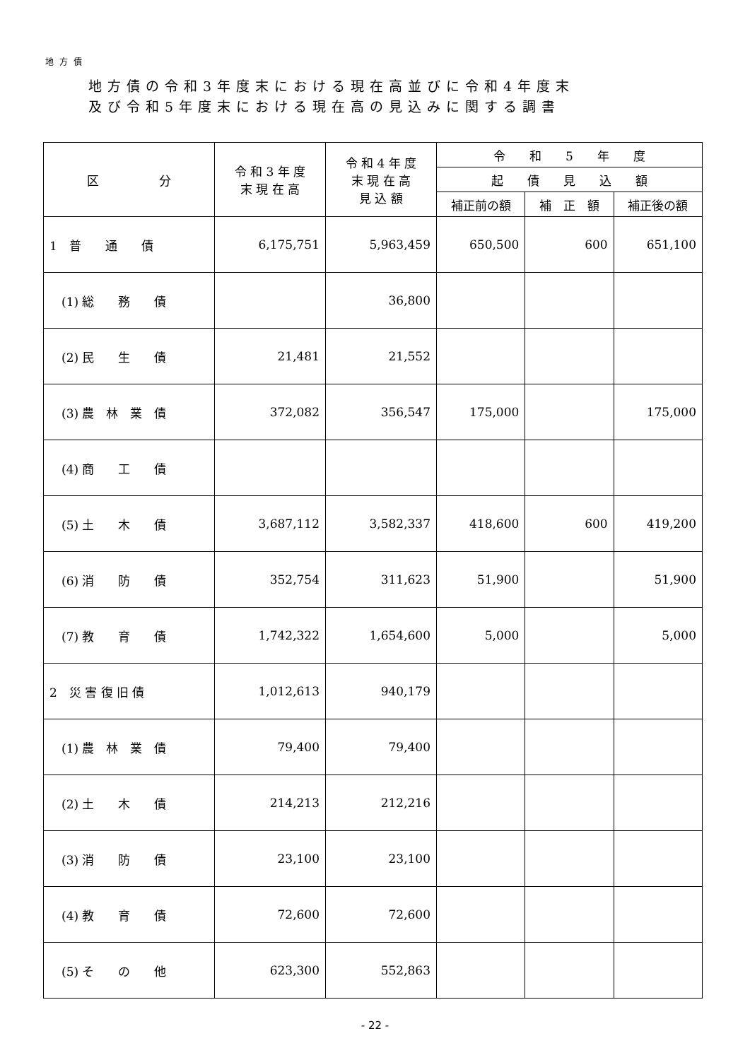地方債
地方債の令和3年度末における現在高並びに令和4年度末
及び令和5年度末における現在高の見込みに関する調書
| 区 分 | 令 和 3 年 度 末 現 在 高 | 令 和 4 年 度 末 現 在 高 見 込 額 | 令 和 5 年 度 | | |
| --- | --- | --- | --- | --- | --- |
| | | | 起 債 見 込 額 | | |
| | | | 補正前の額 | 補 正 額 | 補正後の額 |
| 1 普 通 債 | 6,175,751 | 5,963,459 | 650,500 | 600 | 651,100 |
| (1) 総 務 債 | | 36,800 | | | |
| (2) 民 生 債 | 21,481 | 21,552 | | | |
| (3) 農 林 業 債 | 372,082 | 356,547 | 175,000 | | 175,000 |
| (4) 商 工 債 | | | | | |
| (5) 土 木 債 | 3,687,112 | 3,582,337 | 418,600 | 600 | 419,200 |
| (6) 消 防 債 | 352,754 | 311,623 | 51,900 | | 51,900 |
| (7) 教 育 債 | 1,742,322 | 1,654,600 | 5,000 | | 5,000 |
| 2 災 害 復 旧 債 | 1,012,613 | 940,179 | | | |
| (1) 農 林 業 債 | 79,400 | 79,400 | | | |
| (2) 土 木 債 | 214,213 | 212,216 | | | |
| (3) 消 防 債 | 23,100 | 23,100 | | | |
| (4) 教 育 債 | 72,600 | 72,600 | | | |
| (5) そ の 他 | 623,300 | 552,863 | | | |
- 22 -